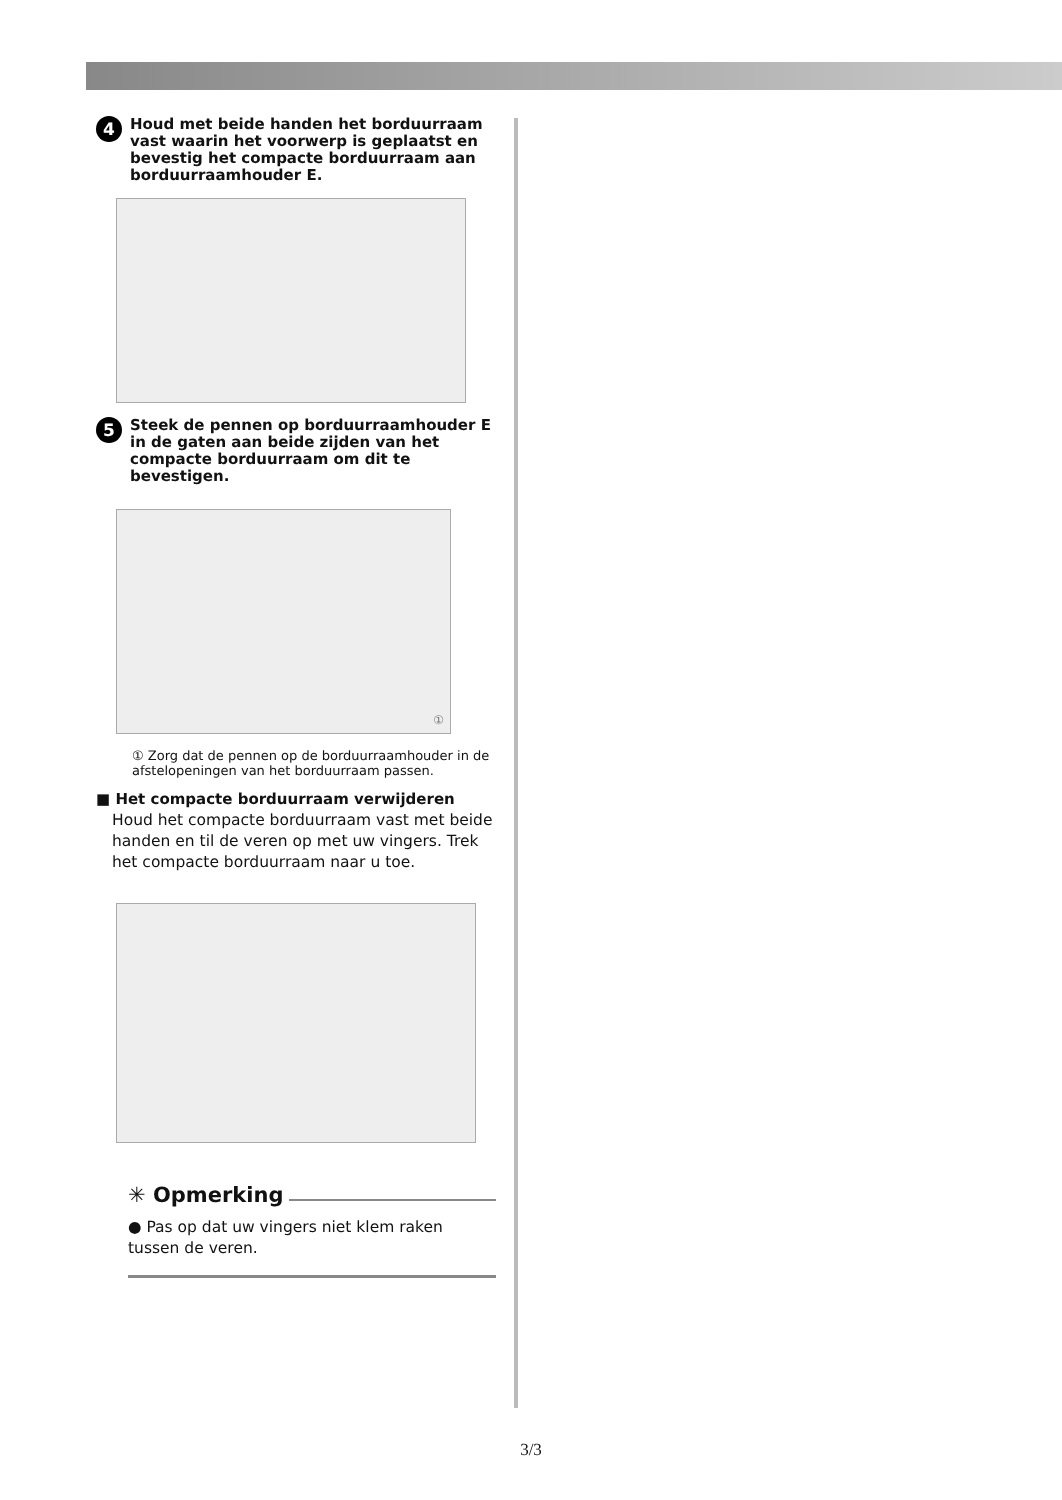4
Houd met beide handen het borduurraam vast waarin het voorwerp is geplaatst en bevestig het compacte borduurraam aan borduurraamhouder E.
5
Steek de pennen op borduurraamhouder E in de gaten aan beide zijden van het compacte borduurraam om dit te bevestigen.
①
① Zorg dat de pennen op de borduurraamhouder in de afstelopeningen van het borduurraam passen.
■ Het compacte borduurraam verwijderen
Houd het compacte borduurraam vast met beide handen en til de veren op met uw vingers. Trek het compacte borduurraam naar u toe.
✳ Opmerking
● Pas op dat uw vingers niet klem raken tussen de veren.
3/3